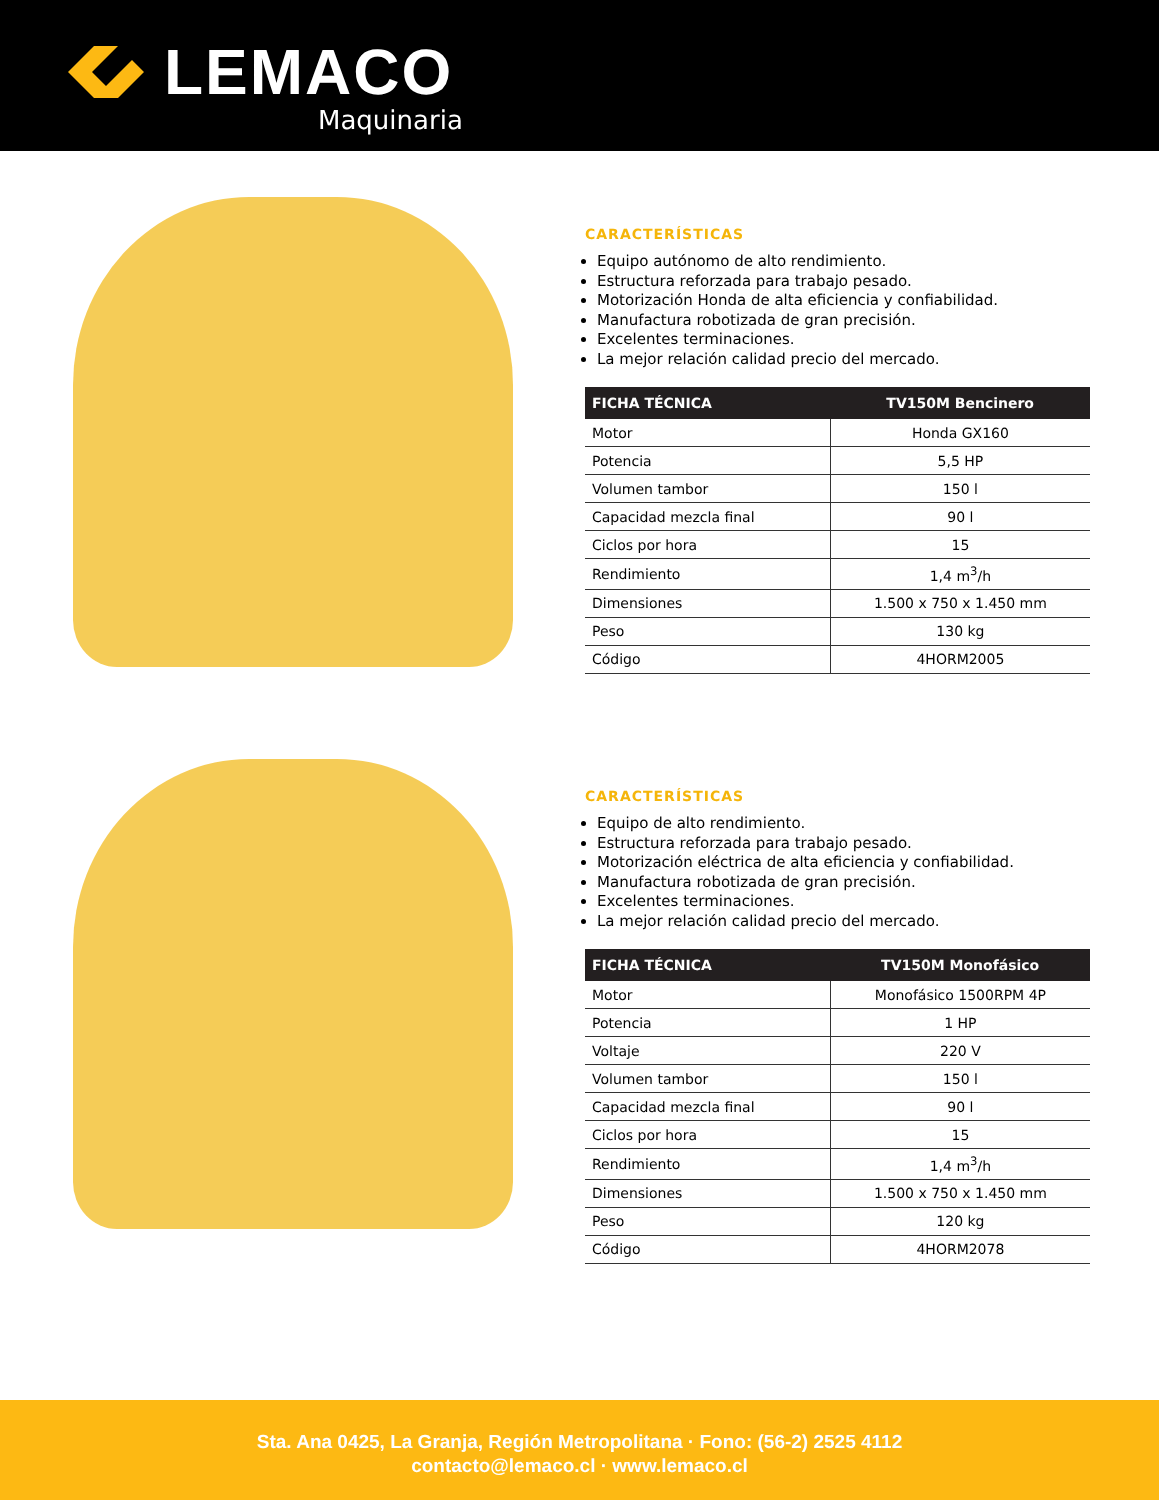LEMACO
Maquinaria
CARACTERÍSTICAS
Equipo autónomo de alto rendimiento.
Estructura reforzada para trabajo pesado.
Motorización Honda de alta eficiencia y confiabilidad.
Manufactura robotizada de gran precisión.
Excelentes terminaciones.
La mejor relación calidad precio del mercado.
| FICHA TÉCNICA | TV150M Bencinero |
| --- | --- |
| Motor | Honda GX160 |
| Potencia | 5,5 HP |
| Volumen tambor | 150 l |
| Capacidad mezcla final | 90 l |
| Ciclos por hora | 15 |
| Rendimiento | 1,4 m<sup>3</sup>/h |
| Dimensiones | 1.500 x 750 x 1.450 mm |
| Peso | 130 kg |
| Código | 4HORM2005 |
CARACTERÍSTICAS
Equipo de alto rendimiento.
Estructura reforzada para trabajo pesado.
Motorización eléctrica de alta eficiencia y confiabilidad.
Manufactura robotizada de gran precisión.
Excelentes terminaciones.
La mejor relación calidad precio del mercado.
| FICHA TÉCNICA | TV150M Monofásico |
| --- | --- |
| Motor | Monofásico 1500RPM 4P |
| Potencia | 1 HP |
| Voltaje | 220 V |
| Volumen tambor | 150 l |
| Capacidad mezcla final | 90 l |
| Ciclos por hora | 15 |
| Rendimiento | 1,4 m<sup>3</sup>/h |
| Dimensiones | 1.500 x 750 x 1.450 mm |
| Peso | 120 kg |
| Código | 4HORM2078 |
Sta. Ana 0425, La Granja, Región Metropolitana · Fono: (56-2) 2525 4112
contacto@lemaco.cl · www.lemaco.cl